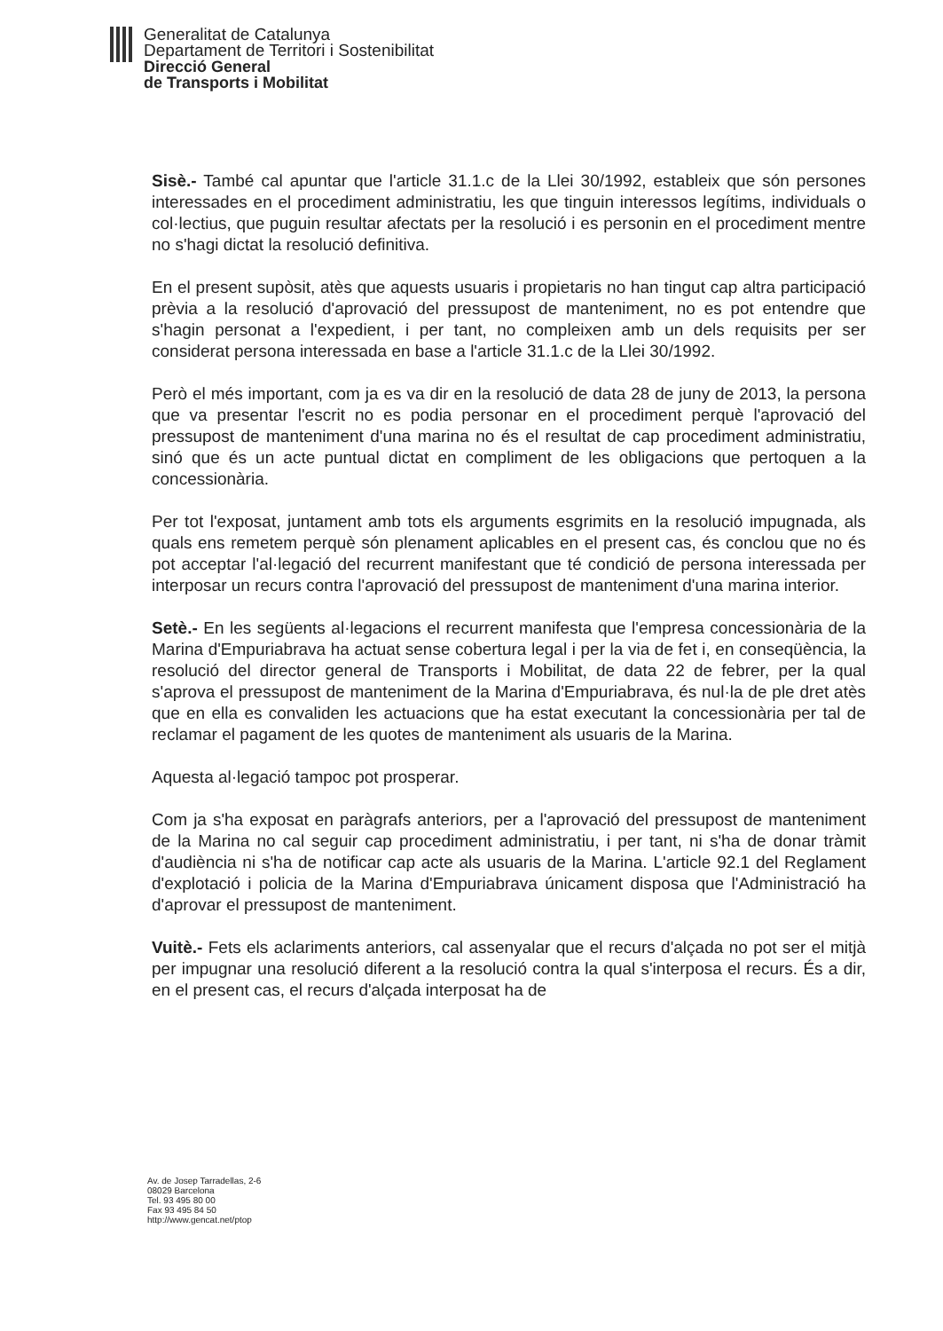Generalitat de Catalunya
Departament de Territori i Sostenibilitat
Direcció General
de Transports i Mobilitat
Sisè.- També cal apuntar que l'article 31.1.c de la Llei 30/1992, estableix que són persones interessades en el procediment administratiu, les que tinguin interessos legítims, individuals o col·lectius, que puguin resultar afectats per la resolució i es personin en el procediment mentre no s'hagi dictat la resolució definitiva.
En el present supòsit, atès que aquests usuaris i propietaris no han tingut cap altra participació prèvia a la resolució d'aprovació del pressupost de manteniment, no es pot entendre que s'hagin personat a l'expedient, i per tant, no compleixen amb un dels requisits per ser considerat persona interessada en base a l'article 31.1.c de la Llei 30/1992.
Però el més important, com ja es va dir en la resolució de data 28 de juny de 2013, la persona que va presentar l'escrit no es podia personar en el procediment perquè l'aprovació del pressupost de manteniment d'una marina no és el resultat de cap procediment administratiu, sinó que és un acte puntual dictat en compliment de les obligacions que pertoquen a la concessionària.
Per tot l'exposat, juntament amb tots els arguments esgrimits en la resolució impugnada, als quals ens remetem perquè són plenament aplicables en el present cas, és conclou que no és pot acceptar l'al·legació del recurrent manifestant que té condició de persona interessada per interposar un recurs contra l'aprovació del pressupost de manteniment d'una marina interior.
Setè.- En les següents al·legacions el recurrent manifesta que l'empresa concessionària de la Marina d'Empuriabrava ha actuat sense cobertura legal i per la via de fet i, en conseqüència, la resolució del director general de Transports i Mobilitat, de data 22 de febrer, per la qual s'aprova el pressupost de manteniment de la Marina d'Empuriabrava, és nul·la de ple dret atès que en ella es convaliden les actuacions que ha estat executant la concessionària per tal de reclamar el pagament de les quotes de manteniment als usuaris de la Marina.
Aquesta al·legació tampoc pot prosperar.
Com ja s'ha exposat en paràgrafs anteriors, per a l'aprovació del pressupost de manteniment de la Marina no cal seguir cap procediment administratiu, i per tant, ni s'ha de donar tràmit d'audiència ni s'ha de notificar cap acte als usuaris de la Marina. L'article 92.1 del Reglament d'explotació i policia de la Marina d'Empuriabrava únicament disposa que l'Administració ha d'aprovar el pressupost de manteniment.
Vuitè.- Fets els aclariments anteriors, cal assenyalar que el recurs d'alçada no pot ser el mitjà per impugnar una resolució diferent a la resolució contra la qual s'interposa el recurs. És a dir, en el present cas, el recurs d'alçada interposat ha de
Av. de Josep Tarradellas, 2-6
08029 Barcelona
Tel. 93 495 80 00
Fax 93 495 84 50
http://www.gencat.net/ptop